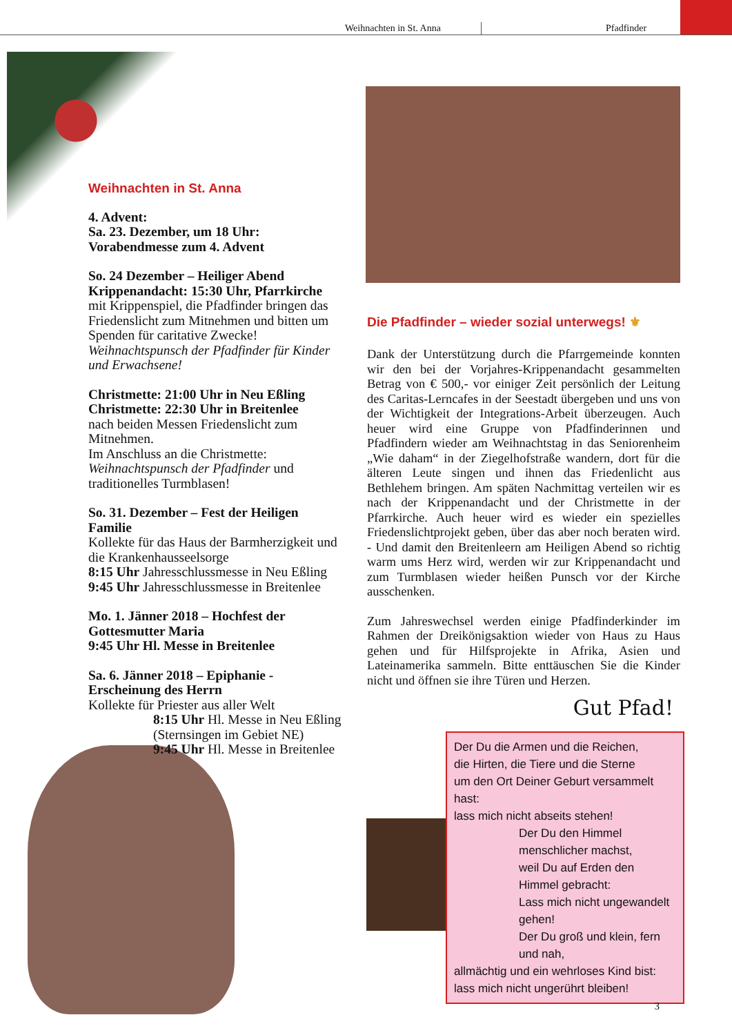Weihnachten in St. Anna Pfadfinder
Weihnachten in St. Anna
4. Advent:
Sa. 23. Dezember, um 18 Uhr:
Vorabendmesse zum 4. Advent
So. 24 Dezember – Heiliger Abend
Krippenandacht: 15:30 Uhr, Pfarrkirche
mit Krippenspiel, die Pfadfinder bringen das Friedenslicht zum Mitnehmen und bitten um Spenden für caritative Zwecke!
Weihnachtspunsch der Pfadfinder für Kinder und Erwachsene!
Christmette: 21:00 Uhr in Neu Eßling
Christmette: 22:30 Uhr in Breitenlee
nach beiden Messen Friedenslicht zum Mitnehmen.
Im Anschluss an die Christmette: Weihnachtspunsch der Pfadfinder und traditionelles Turmblasen!
So. 31. Dezember – Fest der Heiligen Familie
Kollekte für das Haus der Barmherzigkeit und die Krankenhausseelsorge
8:15 Uhr Jahresschlussmesse in Neu Eßling
9:45 Uhr Jahresschlussmesse in Breitenlee
Mo. 1. Jänner 2018 – Hochfest der Gottesmutter Maria
9:45 Uhr Hl. Messe in Breitenlee
Sa. 6. Jänner 2018 – Epiphanie - Erscheinung des Herrn
Kollekte für Priester aus aller Welt
8:15 Uhr Hl. Messe in Neu Eßling
(Sternsingen im Gebiet NE)
9:45 Uhr Hl. Messe in Breitenlee
Die Pfadfinder – wieder sozial unterwegs! ⚜
Dank der Unterstützung durch die Pfarrgemeinde konnten wir den bei der Vorjahres-Krippenandacht gesammelten Betrag von € 500,- vor einiger Zeit persönlich der Leitung des Caritas-Lerncafes in der Seestadt übergeben und uns von der Wichtigkeit der Integrations-Arbeit überzeugen. Auch heuer wird eine Gruppe von Pfadfinderinnen und Pfadfindern wieder am Weihnachtstag in das Seniorenheim „Wie daham“ in der Ziegelhofstraße wandern, dort für die älteren Leute singen und ihnen das Friedenlicht aus Bethlehem bringen. Am späten Nachmittag verteilen wir es nach der Krippenandacht und der Christmette in der Pfarrkirche. Auch heuer wird es wieder ein spezielles Friedenslichtprojekt geben, über das aber noch beraten wird. - Und damit den Breitenleern am Heiligen Abend so richtig warm ums Herz wird, werden wir zur Krippenandacht und zum Turmblasen wieder heißen Punsch vor der Kirche ausschenken.
Zum Jahreswechsel werden einige Pfadfinderkinder im Rahmen der Dreikönigsaktion wieder von Haus zu Haus gehen und für Hilfsprojekte in Afrika, Asien und Lateinamerika sammeln. Bitte enttäuschen Sie die Kinder nicht und öffnen sie ihre Türen und Herzen.
Gut Pfad!
Der Du die Armen und die Reichen,
die Hirten, die Tiere und die Sterne
um den Ort Deiner Geburt versammelt hast:
lass mich nicht abseits stehen!
Der Du den Himmel menschlicher machst,
weil Du auf Erden den Himmel gebracht:
Lass mich nicht ungewandelt gehen!
Der Du groß und klein, fern und nah,
allmächtig und ein wehrloses Kind bist:
lass mich nicht ungerührt bleiben!
3